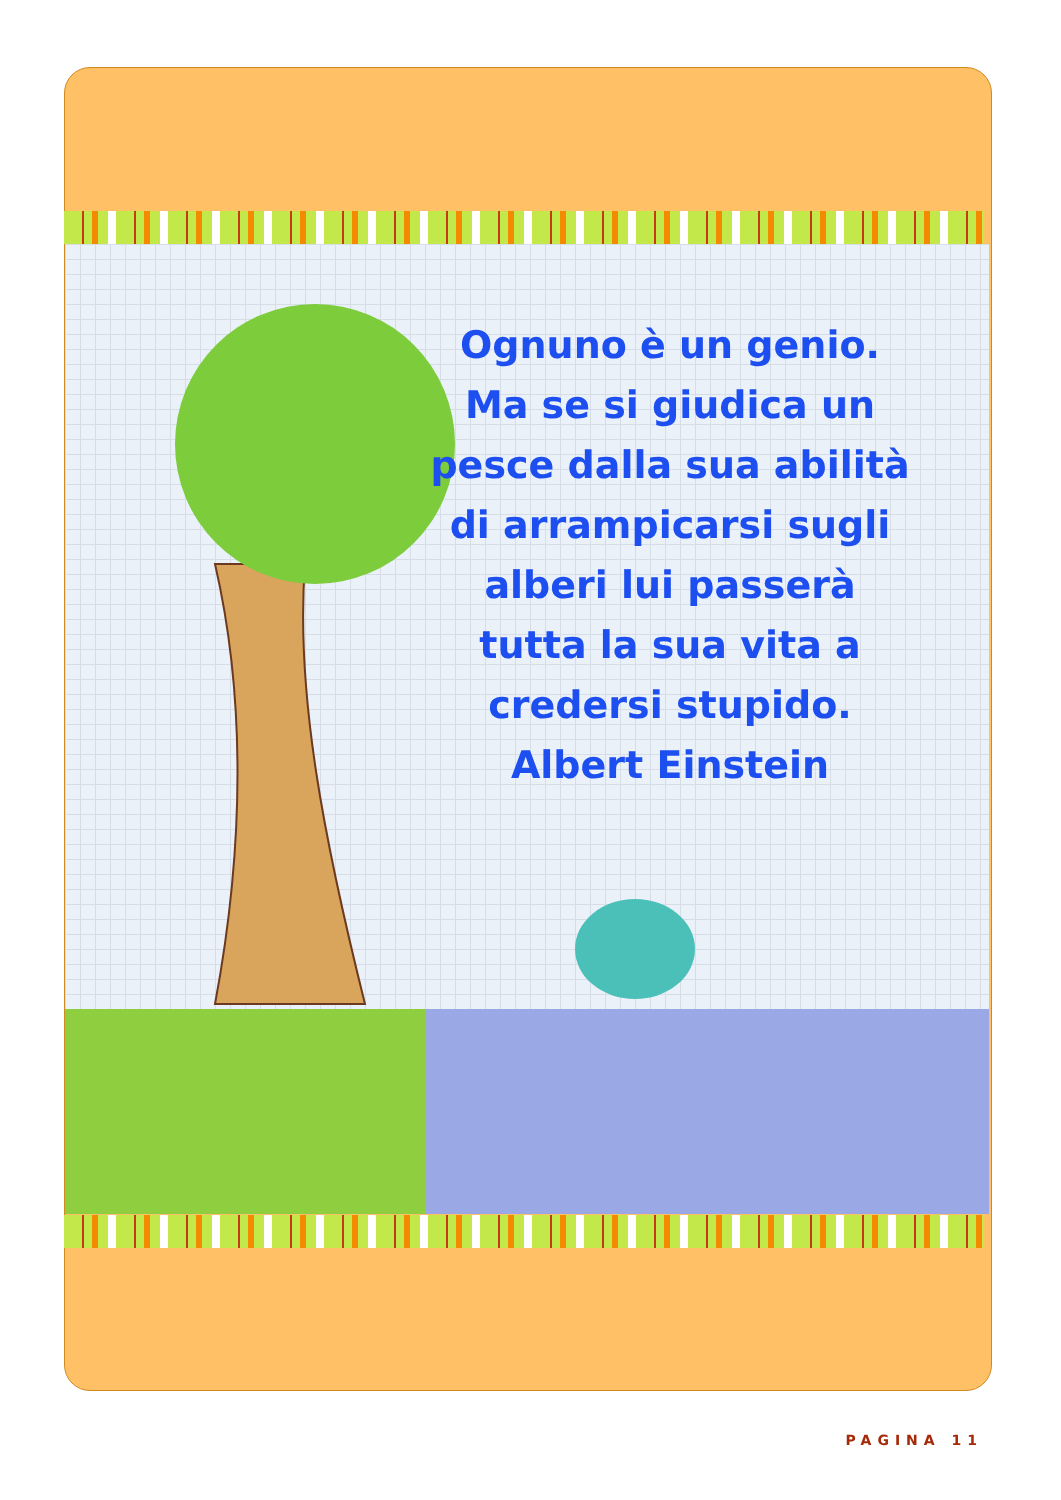Ognuno è un genio.
Ma se si giudica un
pesce dalla sua abilità
di arrampicarsi sugli
alberi lui passerà
tutta la sua vita a
credersi stupido.
Albert Einstein
PAGINA 11